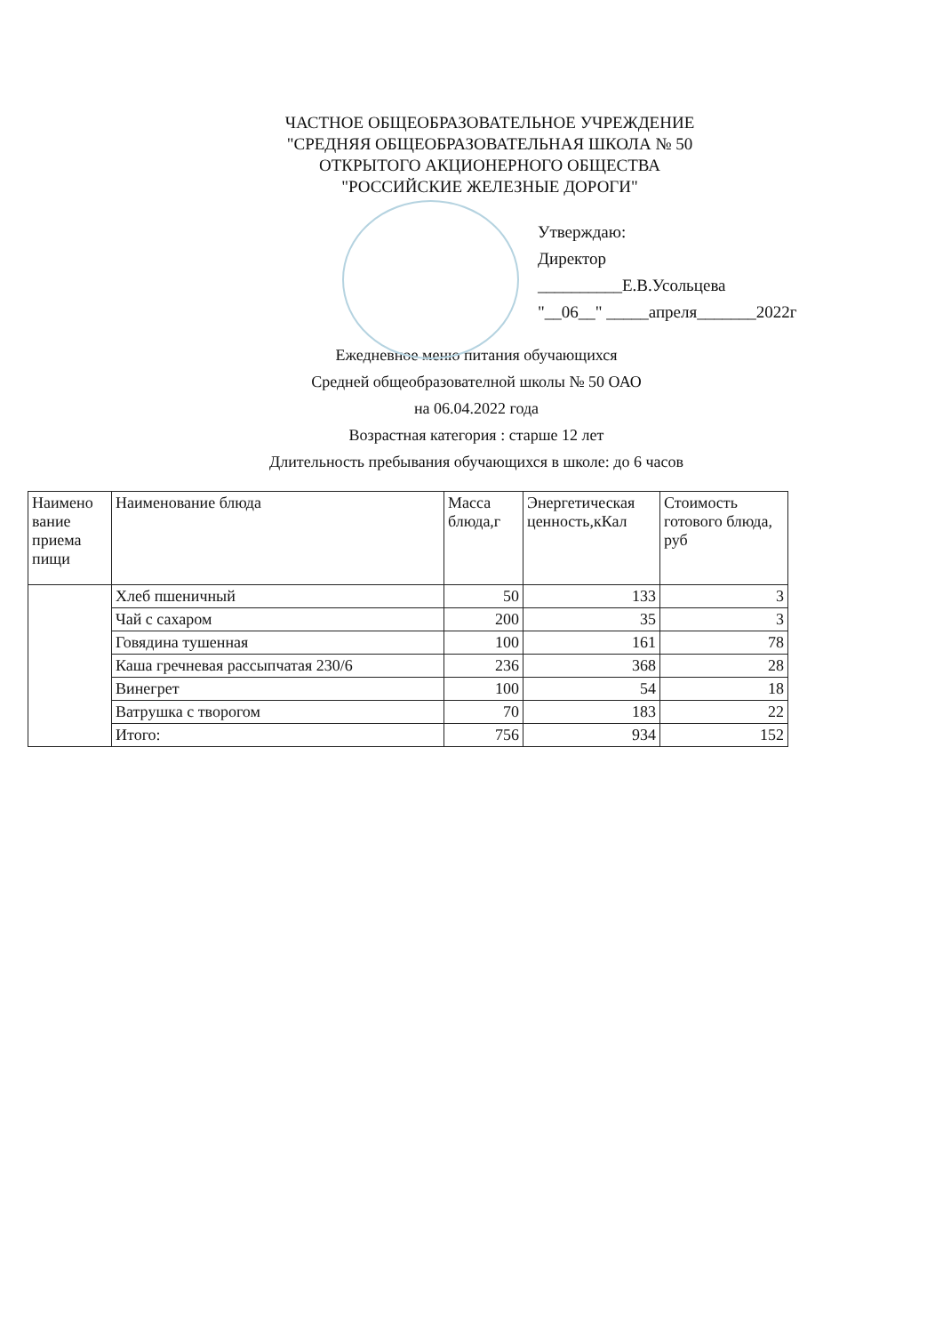ЧАСТНОЕ ОБЩЕОБРАЗОВАТЕЛЬНОЕ УЧРЕЖДЕНИЕ
"СРЕДНЯЯ ОБЩЕОБРАЗОВАТЕЛЬНАЯ ШКОЛА № 50
ОТКРЫТОГО АКЦИОНЕРНОГО ОБЩЕСТВА
"РОССИЙСКИЕ ЖЕЛЕЗНЫЕ ДОРОГИ"
Утверждаю:
Директор
__________Е.В.Усольцева
"__06__" _____апреля_______2022г
Ежедневное меню питания обучающихся
Средней общеобразователной школы № 50 ОАО
на 06.04.2022 года
Возрастная категория : старше 12 лет
Длительность пребывания обучающихся в школе: до 6 часов
| Наимено вание приема пищи | Наименование блюда | Масса блюда,г | Энергетическая ценность,кКал | Стоимость готового блюда, руб |
| --- | --- | --- | --- | --- |
| | Хлеб пшеничный | 50 | 133 | 3 |
| | Чай с сахаром | 200 | 35 | 3 |
| | Говядина тушенная | 100 | 161 | 78 |
| | Каша гречневая рассыпчатая 230/6 | 236 | 368 | 28 |
| | Винегрет | 100 | 54 | 18 |
| | Ватрушка с творогом | 70 | 183 | 22 |
| | Итого: | 756 | 934 | 152 |